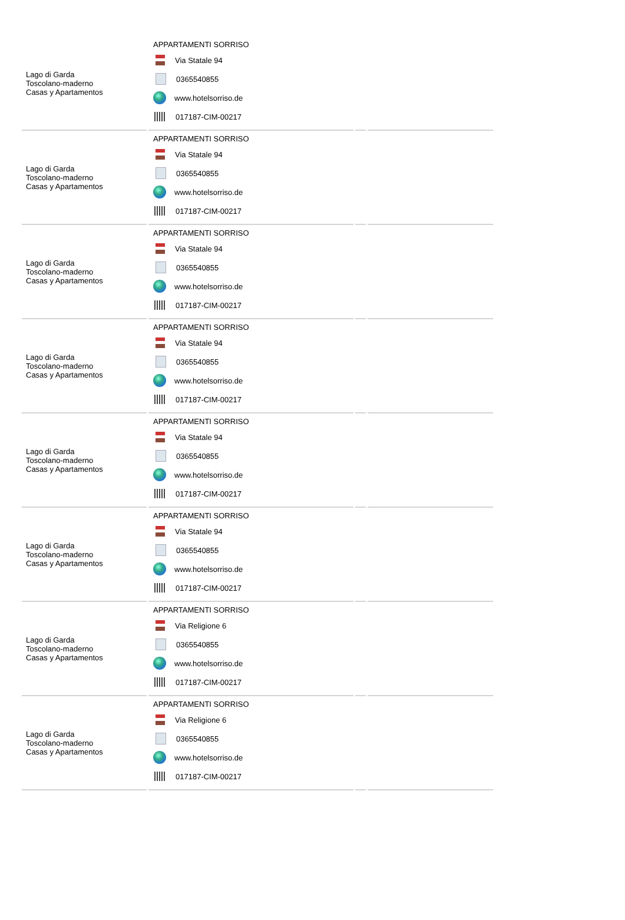| Lago di Garda Toscolano-maderno Casas y Apartamentos | APPARTAMENTI SORRISO Via Statale 94 0365540855 www.hotelsorriso.de 017187-CIM-00217 | | |
| Lago di Garda Toscolano-maderno Casas y Apartamentos | APPARTAMENTI SORRISO Via Statale 94 0365540855 www.hotelsorriso.de 017187-CIM-00217 | | |
| Lago di Garda Toscolano-maderno Casas y Apartamentos | APPARTAMENTI SORRISO Via Statale 94 0365540855 www.hotelsorriso.de 017187-CIM-00217 | | |
| Lago di Garda Toscolano-maderno Casas y Apartamentos | APPARTAMENTI SORRISO Via Statale 94 0365540855 www.hotelsorriso.de 017187-CIM-00217 | | |
| Lago di Garda Toscolano-maderno Casas y Apartamentos | APPARTAMENTI SORRISO Via Statale 94 0365540855 www.hotelsorriso.de 017187-CIM-00217 | | |
| Lago di Garda Toscolano-maderno Casas y Apartamentos | APPARTAMENTI SORRISO Via Statale 94 0365540855 www.hotelsorriso.de 017187-CIM-00217 | | |
| Lago di Garda Toscolano-maderno Casas y Apartamentos | APPARTAMENTI SORRISO Via Religione 6 0365540855 www.hotelsorriso.de 017187-CIM-00217 | | |
| Lago di Garda Toscolano-maderno Casas y Apartamentos | APPARTAMENTI SORRISO Via Religione 6 0365540855 www.hotelsorriso.de 017187-CIM-00217 | | |